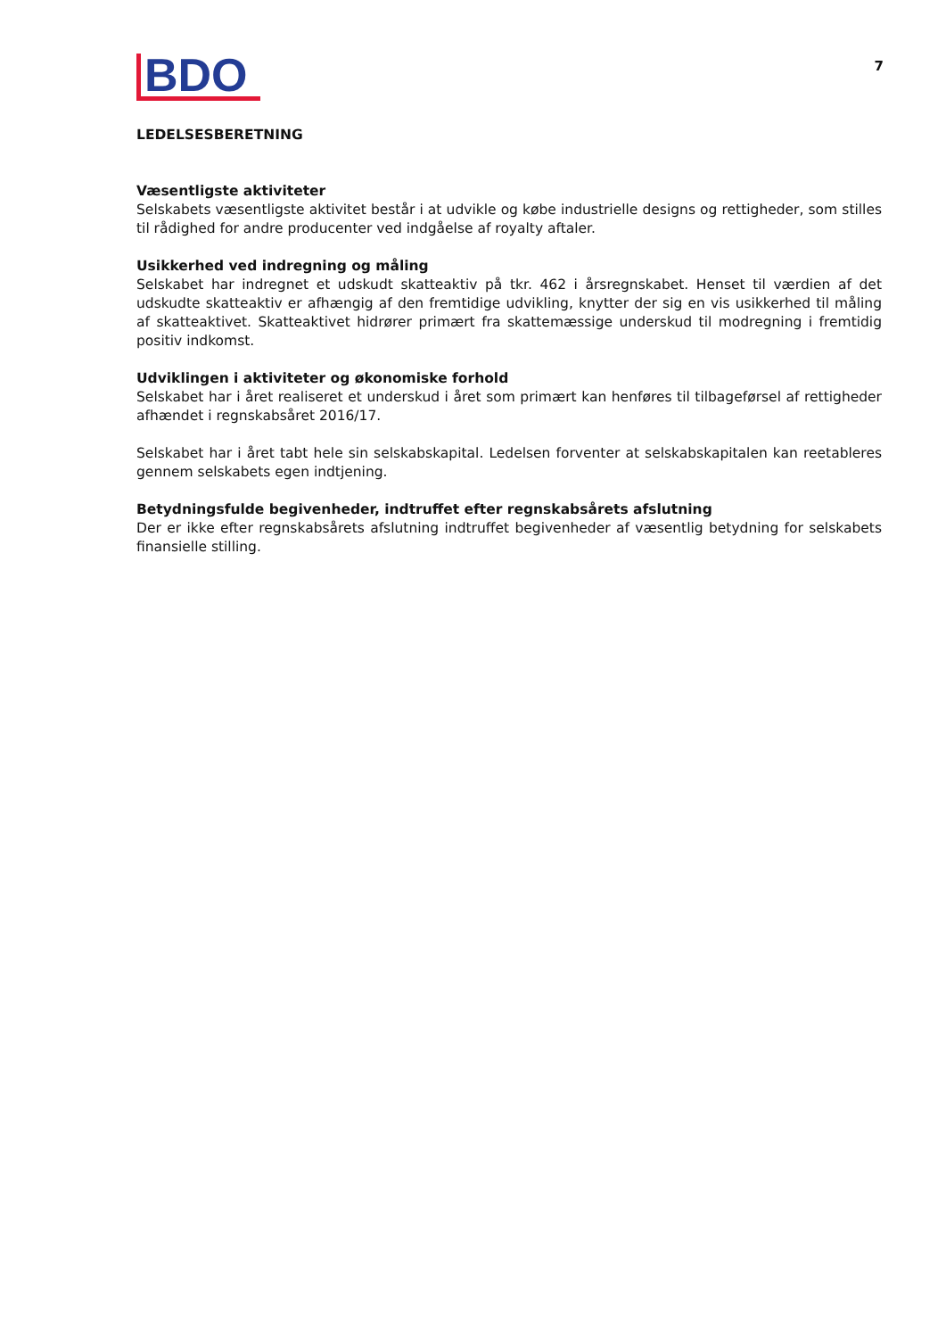BDO
7
LEDELSESBERETNING
Væsentligste aktiviteter
Selskabets væsentligste aktivitet består i at udvikle og købe industrielle designs og rettigheder, som stilles til rådighed for andre producenter ved indgåelse af royalty aftaler.
Usikkerhed ved indregning og måling
Selskabet har indregnet et udskudt skatteaktiv på tkr. 462 i årsregnskabet. Henset til værdien af det udskudte skatteaktiv er afhængig af den fremtidige udvikling, knytter der sig en vis usikkerhed til måling af skatteaktivet. Skatteaktivet hidrører primært fra skattemæssige underskud til modregning i fremtidig positiv indkomst.
Udviklingen i aktiviteter og økonomiske forhold
Selskabet har i året realiseret et underskud i året som primært kan henføres til tilbageførsel af rettigheder afhændet i regnskabsåret 2016/17.
Selskabet har i året tabt hele sin selskabskapital. Ledelsen forventer at selskabskapitalen kan reetableres gennem selskabets egen indtjening.
Betydningsfulde begivenheder, indtruffet efter regnskabsårets afslutning
Der er ikke efter regnskabsårets afslutning indtruffet begivenheder af væsentlig betydning for selskabets finansielle stilling.